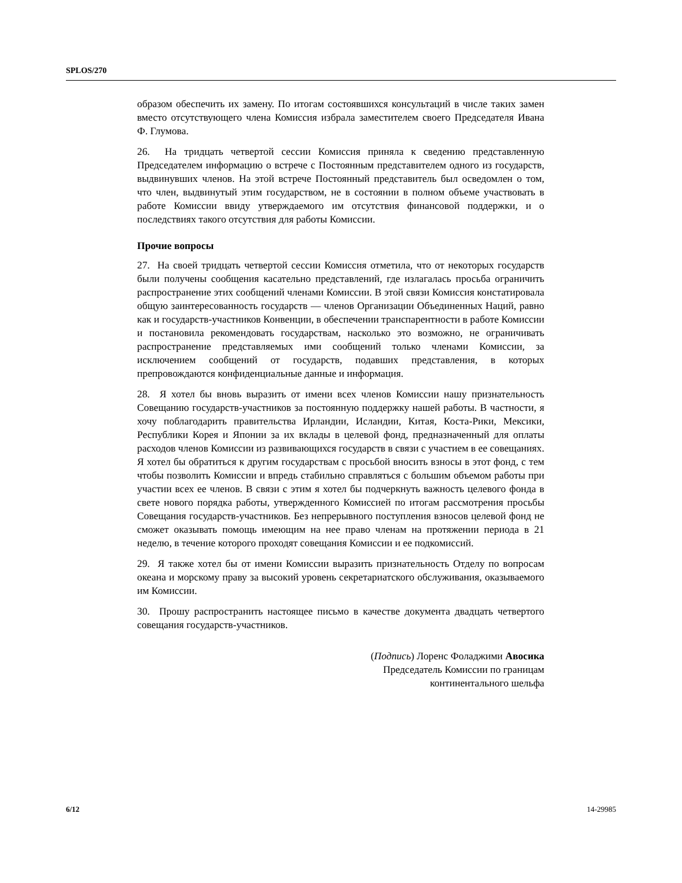SPLOS/270
образом обеспечить их замену. По итогам состоявшихся консультаций в числе таких замен вместо отсутствующего члена Комиссия избрала заместителем своего Председателя Ивана Ф. Глумова.
26. На тридцать четвертой сессии Комиссия приняла к сведению представленную Председателем информацию о встрече с Постоянным представителем одного из государств, выдвинувших членов. На этой встрече Постоянный представитель был осведомлен о том, что член, выдвинутый этим государством, не в состоянии в полном объеме участвовать в работе Комиссии ввиду утверждаемого им отсутствия финансовой поддержки, и о последствиях такого отсутствия для работы Комиссии.
Прочие вопросы
27. На своей тридцать четвертой сессии Комиссия отметила, что от некоторых государств были получены сообщения касательно представлений, где излагалась просьба ограничить распространение этих сообщений членами Комиссии. В этой связи Комиссия констатировала общую заинтересованность государств — членов Организации Объединенных Наций, равно как и государств-участников Конвенции, в обеспечении транспарентности в работе Комиссии и постановила рекомендовать государствам, насколько это возможно, не ограничивать распространение представляемых ими сообщений только членами Комиссии, за исключением сообщений от государств, подавших представления, в которых препровождаются конфиденциальные данные и информация.
28. Я хотел бы вновь выразить от имени всех членов Комиссии нашу признательность Совещанию государств-участников за постоянную поддержку нашей работы. В частности, я хочу поблагодарить правительства Ирландии, Исландии, Китая, Коста-Рики, Мексики, Республики Корея и Японии за их вклады в целевой фонд, предназначенный для оплаты расходов членов Комиссии из развивающихся государств в связи с участием в ее совещаниях. Я хотел бы обратиться к другим государствам с просьбой вносить взносы в этот фонд, с тем чтобы позволить Комиссии и впредь стабильно справляться с большим объемом работы при участии всех ее членов. В связи с этим я хотел бы подчеркнуть важность целевого фонда в свете нового порядка работы, утвержденного Комиссией по итогам рассмотрения просьбы Совещания государств-участников. Без непрерывного поступления взносов целевой фонд не сможет оказывать помощь имеющим на нее право членам на протяжении периода в 21 неделю, в течение которого проходят совещания Комиссии и ее подкомиссий.
29. Я также хотел бы от имени Комиссии выразить признательность Отделу по вопросам океана и морскому праву за высокий уровень секретариатского обслуживания, оказываемого им Комиссии.
30. Прошу распространить настоящее письмо в качестве документа двадцать четвертого совещания государств-участников.
(Подпись) Лоренс Фоладжими Авосика
Председатель Комиссии по границам
континентального шельфа
6/12 14-29985